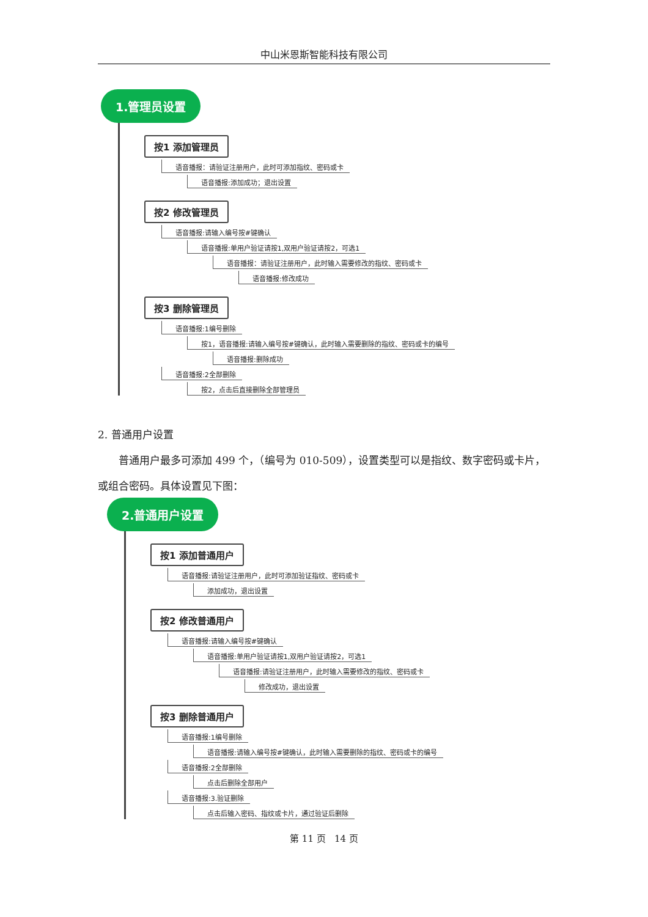中山米恩斯智能科技有限公司
1.管理员设置
按1 添加管理员
语音播报：请验证注册用户，此时可添加指纹、密码或卡
语音播报:添加成功；退出设置
按2 修改管理员
语音播报:请输入编号按#键确认
语音播报:单用户验证请按1,双用户验证请按2，可选1
语音播报：请验证注册用户，此时输入需要修改的指纹、密码或卡
语音播报:修改成功
按3 删除管理员
语音播报:1编号删除
按1，语音播报:请输入编号按#键确认，此时输入需要删除的指纹、密码或卡的编号
语音播报:删除成功
语音播报:2全部删除
按2，点击后直接删除全部管理员
2. 普通用户设置
普通用户最多可添加 499 个，（编号为 010-509），设置类型可以是指纹、数字密码或卡片，或组合密码。具体设置见下图：
2.普通用户设置
按1 添加普通用户
语音播报:请验证注册用户，此时可添加验证指纹、密码或卡
添加成功，退出设置
按2 修改普通用户
语音播报:请输入编号按#键确认
语音播报:单用户验证请按1,双用户验证请按2，可选1
语音播报:请验证注册用户，此时输入需要修改的指纹、密码或卡
修改成功，退出设置
按3 删除普通用户
语音播报:1编号删除
语音播报:请输入编号按#键确认，此时输入需要删除的指纹、密码或卡的编号
语音播报:2全部删除
点击后删除全部用户
语音播报:3.验证删除
点击后输入密码、指纹或卡片，通过验证后删除
第 11 页 14 页